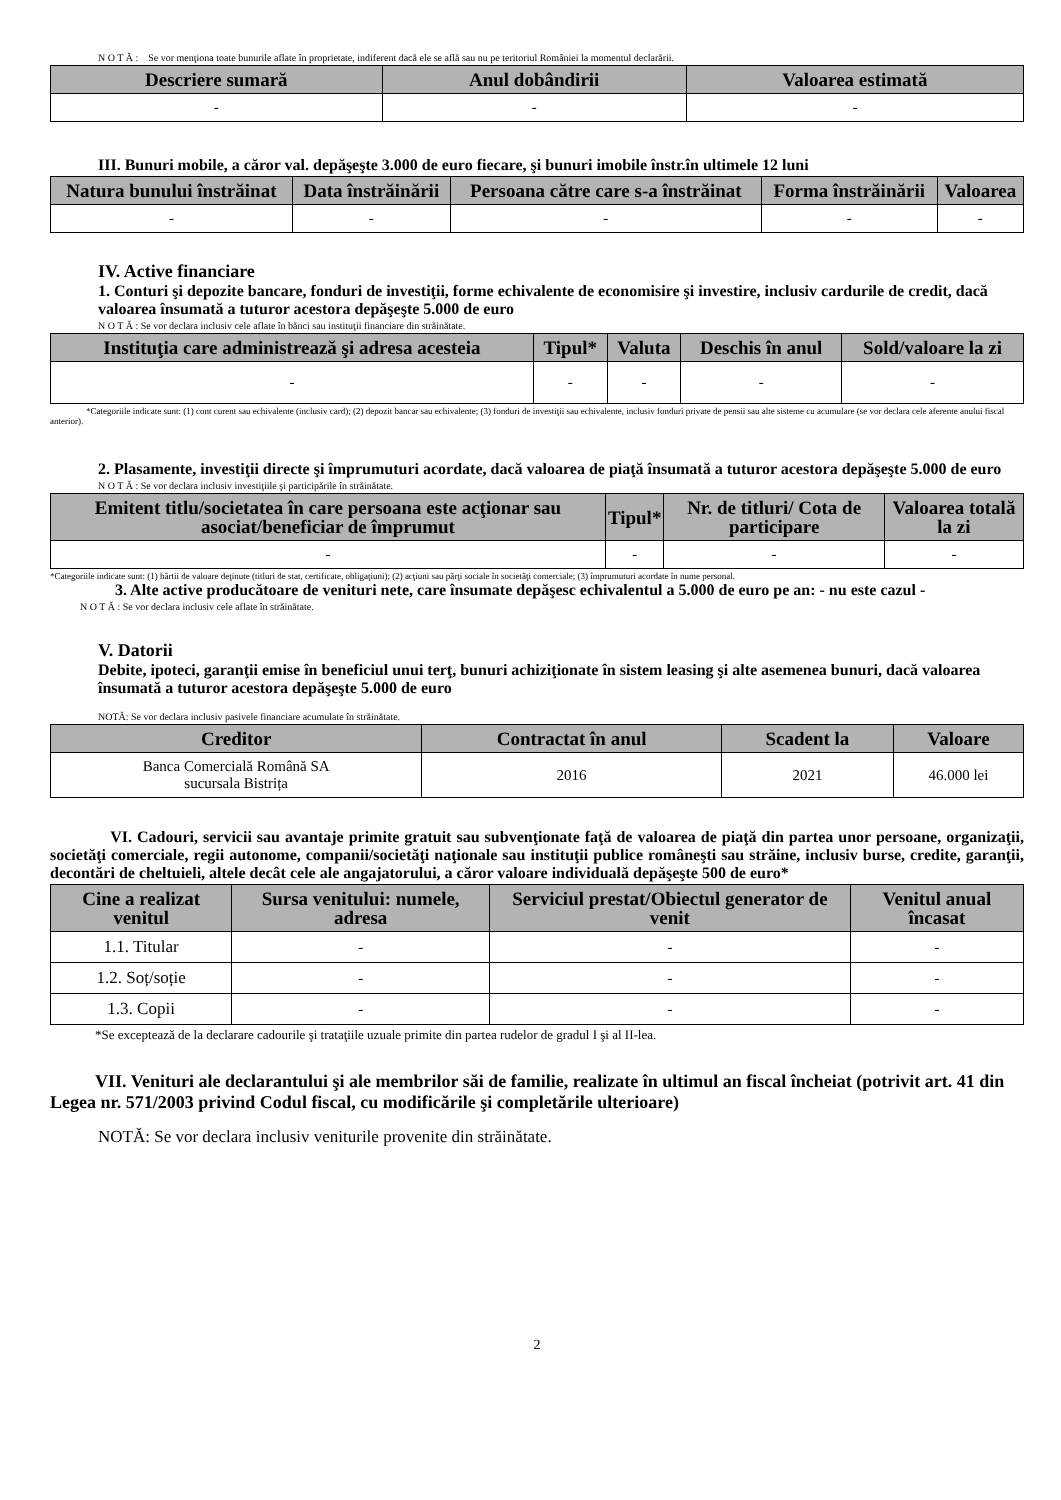N O T Ă : Se vor menţiona toate bunurile aflate în proprietate, indiferent dacă ele se află sau nu pe teritoriul României la momentul declarării.
| Descriere sumară | Anul dobândirii | Valoarea estimată |
| --- | --- | --- |
| - | - | - |
III. Bunuri mobile, a căror val. depăşeşte 3.000 de euro fiecare, şi bunuri imobile înstr.în ultimele 12 luni
| Natura bunului înstrăinat | Data înstrăinării | Persoana către care s-a înstrăinat | Forma înstrăinării | Valoarea |
| --- | --- | --- | --- | --- |
| - | - | - | - | - |
IV. Active financiare
1. Conturi şi depozite bancare, fonduri de investiţii, forme echivalente de economisire şi investire, inclusiv cardurile de credit, dacă valoarea însumată a tuturor acestora depăşeşte 5.000 de euro
N O T Ă : Se vor declara inclusiv cele aflate în bănci sau instituţii financiare din străinătate.
| Instituţia care administrează şi adresa acesteia | Tipul* | Valuta | Deschis în anul | Sold/valoare la zi |
| --- | --- | --- | --- | --- |
| - | - | - | - | - |
*Categoriile indicate sunt: (1) cont curent sau echivalente (inclusiv card); (2) depozit bancar sau echivalente; (3) fonduri de investiţii sau echivalente, inclusiv fonduri private de pensii sau alte sisteme cu acumulare (se vor declara cele aferente anului fiscal anterior).
2. Plasamente, investiţii directe şi împrumuturi acordate, dacă valoarea de piaţă însumată a tuturor acestora depăşeşte 5.000 de euro
N O T Ă : Se vor declara inclusiv investiţiile şi participările în străinătate.
| Emitent titlu/societatea în care persoana este acţionar sau asociat/beneficiar de împrumut | Tipul* | Nr. de titluri/ Cota de participare | Valoarea totală la zi |
| --- | --- | --- | --- |
| - | - | - | - |
*Categoriile indicate sunt: (1) hârtii de valoare deţinute (titluri de stat, certificate, obligaţiuni); (2) acţiuni sau părţi sociale în societăţi comerciale; (3) împrumuturi acordate în nume personal.
3. Alte active producătoare de venituri nete, care însumate depăşesc echivalentul a 5.000 de euro pe an: - nu este cazul -
N O T Ă : Se vor declara inclusiv cele aflate în străinătate.
V. Datorii
Debite, ipoteci, garanţii emise în beneficiul unui terţ, bunuri achiziţionate în sistem leasing şi alte asemenea bunuri, dacă valoarea însumată a tuturor acestora depăşeşte 5.000 de euro
NOTĂ: Se vor declara inclusiv pasivele financiare acumulate în străinătate.
| Creditor | Contractat în anul | Scadent la | Valoare |
| --- | --- | --- | --- |
| Banca Comercială Română SA sucursala Bistrița | 2016 | 2021 | 46.000 lei |
VI. Cadouri, servicii sau avantaje primite gratuit sau subvenţionate faţă de valoarea de piaţă din partea unor persoane, organizaţii, societăţi comerciale, regii autonome, companii/societăţi naţionale sau instituţii publice româneşti sau străine, inclusiv burse, credite, garanţii, decontări de cheltuieli, altele decât cele ale angajatorului, a căror valoare individuală depăşeşte 500 de euro*
| Cine a realizat venitul | Sursa venitului: numele, adresa | Serviciul prestat/Obiectul generator de venit | Venitul anual încasat |
| --- | --- | --- | --- |
| 1.1. Titular | - | - | - |
| 1.2. Soț/soție | - | - | - |
| 1.3. Copii | - | - | - |
*Se exceptează de la declarare cadourile şi trataţiile uzuale primite din partea rudelor de gradul I şi al II-lea.
VII. Venituri ale declarantului şi ale membrilor săi de familie, realizate în ultimul an fiscal încheiat (potrivit art. 41 din Legea nr. 571/2003 privind Codul fiscal, cu modificările şi completările ulterioare)
NOTĂ: Se vor declara inclusiv veniturile provenite din străinătate.
2